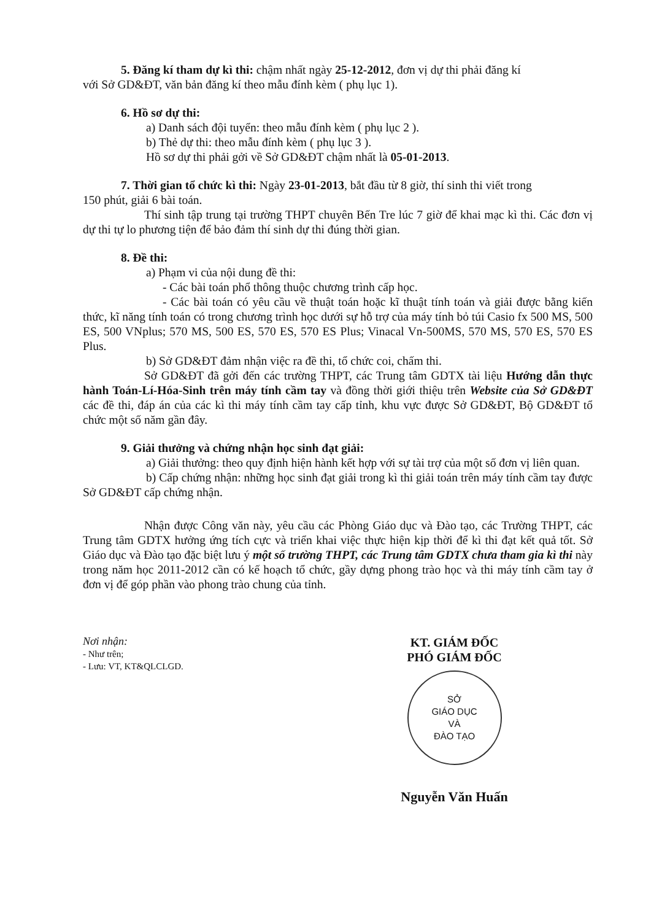5. Đăng kí tham dự kì thi: chậm nhất ngày 25-12-2012, đơn vị dự thi phải đăng kí
với Sở GD&ĐT, văn bản đăng kí theo mẫu đính kèm ( phụ lục 1).
6. Hồ sơ dự thi:
a) Danh sách đội tuyển: theo mẫu đính kèm ( phụ lục 2 ).
b) Thẻ dự thi: theo mẫu đính kèm ( phụ lục 3 ).
Hồ sơ dự thi phải gởi về Sở GD&ĐT chậm nhất là 05-01-2013.
7. Thời gian tổ chức kì thi: Ngày 23-01-2013, bắt đầu từ 8 giờ, thí sinh thi viết trong
150 phút, giải 6 bài toán.
Thí sinh tập trung tại trường THPT chuyên Bến Tre lúc 7 giờ để khai mạc kì thi. Các đơn vị dự thi tự lo phương tiện để bảo đảm thí sinh dự thi đúng thời gian.
8. Đề thi:
a) Phạm vi của nội dung đề thi:
- Các bài toán phổ thông thuộc chương trình cấp học.
- Các bài toán có yêu cầu về thuật toán hoặc kĩ thuật tính toán và giải được bằng kiến thức, kĩ năng tính toán có trong chương trình học dưới sự hỗ trợ của máy tính bỏ túi Casio fx 500 MS, 500 ES, 500 VNplus; 570 MS, 500 ES, 570 ES, 570 ES Plus; Vinacal Vn-500MS, 570 MS, 570 ES, 570 ES Plus.
b) Sở GD&ĐT đảm nhận việc ra đề thi, tổ chức coi, chấm thi.
Sở GD&ĐT đã gởi đến các trường THPT, các Trung tâm GDTX tài liệu Hướng dẫn thực hành Toán-Lí-Hóa-Sinh trên máy tính cầm tay và đồng thời giới thiệu trên Website của Sở GD&ĐT các đề thi, đáp án của các kì thi máy tính cầm tay cấp tỉnh, khu vực được Sở GD&ĐT, Bộ GD&ĐT tổ chức một số năm gần đây.
9. Giải thưởng và chứng nhận học sinh đạt giải:
a) Giải thưởng: theo quy định hiện hành kết hợp với sự tài trợ của một số đơn vị liên quan.
b) Cấp chứng nhận: những học sinh đạt giải trong kì thi giải toán trên máy tính cầm tay được Sở GD&ĐT cấp chứng nhận.
Nhận được Công văn này, yêu cầu các Phòng Giáo dục và Đào tạo, các Trường THPT, các Trung tâm GDTX hưởng ứng tích cực và triển khai việc thực hiện kịp thời để kì thi đạt kết quả tốt. Sở Giáo dục và Đào tạo đặc biệt lưu ý một số trường THPT, các Trung tâm GDTX chưa tham gia kì thi này trong năm học 2011-2012 cần có kế hoạch tổ chức, gầy dựng phong trào học và thi máy tính cầm tay ở đơn vị để góp phần vào phong trào chung của tỉnh.
Nơi nhận:
- Như trên;
- Lưu: VT, KT&QLCLGD.
KT. GIÁM ĐỐC
PHÓ GIÁM ĐỐC
SỞ
GIÁO DỤC
VÀ
ĐÀO TẠO
Nguyễn Văn Huấn